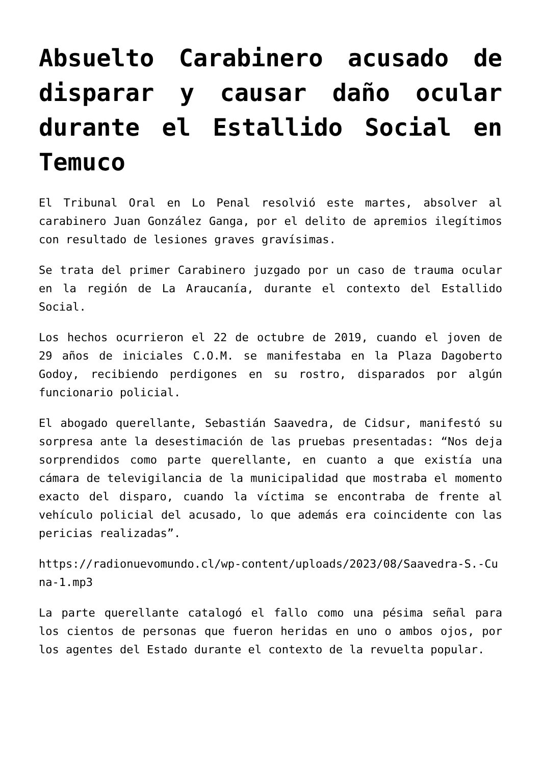Absuelto Carabinero acusado de disparar y causar daño ocular durante el Estallido Social en Temuco
El Tribunal Oral en Lo Penal resolvió este martes, absolver al carabinero Juan González Ganga, por el delito de apremios ilegítimos con resultado de lesiones graves gravísimas.
Se trata del primer Carabinero juzgado por un caso de trauma ocular en la región de La Araucanía, durante el contexto del Estallido Social.
Los hechos ocurrieron el 22 de octubre de 2019, cuando el joven de 29 años de iniciales C.O.M. se manifestaba en la Plaza Dagoberto Godoy, recibiendo perdigones en su rostro, disparados por algún funcionario policial.
El abogado querellante, Sebastián Saavedra, de Cidsur, manifestó su sorpresa ante la desestimación de las pruebas presentadas: “Nos deja sorprendidos como parte querellante, en cuanto a que existía una cámara de televigilancia de la municipalidad que mostraba el momento exacto del disparo, cuando la víctima se encontraba de frente al vehículo policial del acusado, lo que además era coincidente con las pericias realizadas”.
https://radionuevomundo.cl/wp-content/uploads/2023/08/Saavedra-S.-Cuna-1.mp3
La parte querellante catalogó el fallo como una pésima señal para los cientos de personas que fueron heridas en uno o ambos ojos, por los agentes del Estado durante el contexto de la revuelta popular.